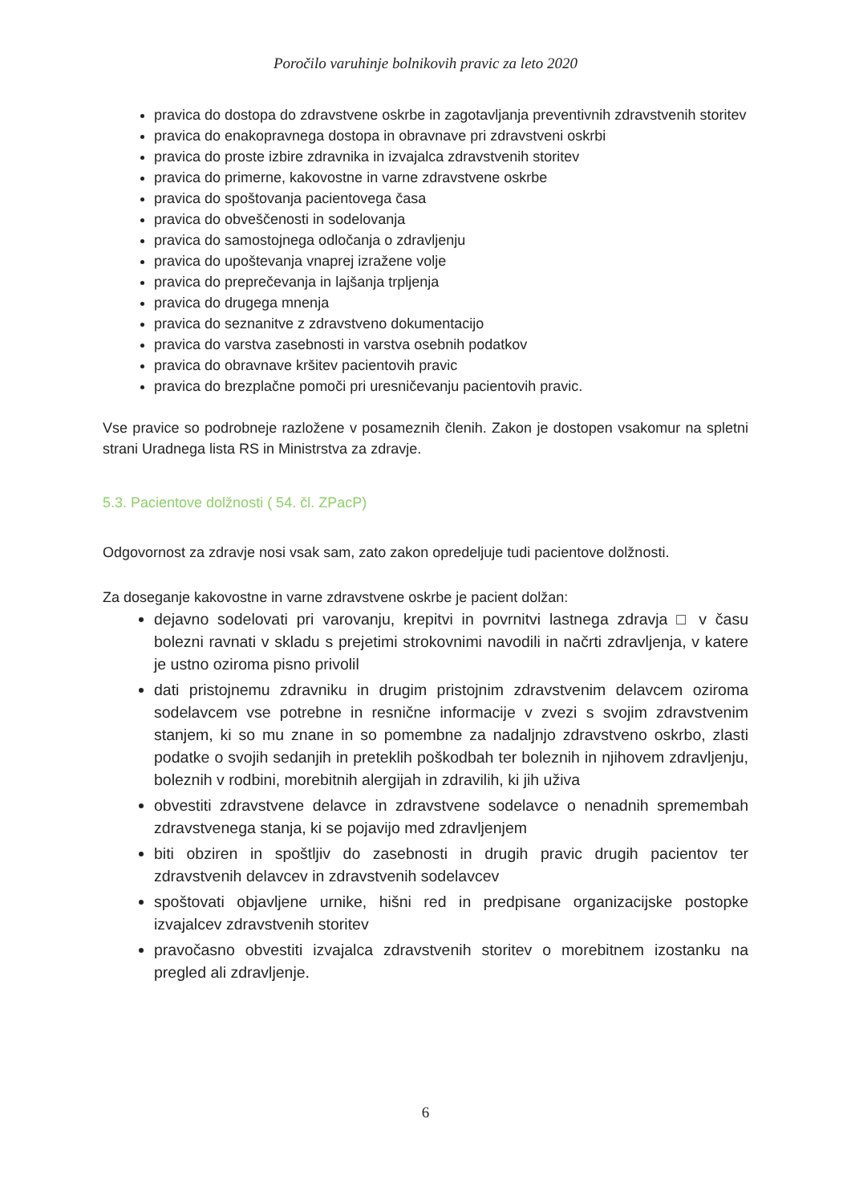Poročilo varuhinje bolnikovih pravic za leto 2020
pravica do dostopa do zdravstvene oskrbe in zagotavljanja preventivnih zdravstvenih storitev
pravica do enakopravnega dostopa in obravnave pri zdravstveni oskrbi
pravica do proste izbire zdravnika in izvajalca zdravstvenih storitev
pravica do primerne, kakovostne in varne zdravstvene oskrbe
pravica do spoštovanja pacientovega časa
pravica do obveščenosti in sodelovanja
pravica do samostojnega odločanja o zdravljenju
pravica do upoštevanja vnaprej izražene volje
pravica do preprečevanja in lajšanja trpljenja
pravica do drugega mnenja
pravica do seznanitve z zdravstveno dokumentacijo
pravica do varstva zasebnosti in varstva osebnih podatkov
pravica do obravnave kršitev pacientovih pravic
pravica do brezplačne pomoči pri uresničevanju pacientovih pravic.
Vse pravice so podrobneje razložene v posameznih členih. Zakon je dostopen vsakomur na spletni strani Uradnega lista RS in Ministrstva za zdravje.
5.3. Pacientove dolžnosti ( 54. čl. ZPacP)
Odgovornost za zdravje nosi vsak sam, zato zakon opredeljuje tudi pacientove dolžnosti.
Za doseganje kakovostne in varne zdravstvene oskrbe je pacient dolžan:
dejavno sodelovati pri varovanju, krepitvi in povrnitvi lastnega zdravja □ v času bolezni ravnati v skladu s prejetimi strokovnimi navodili in načrti zdravljenja, v katere je ustno oziroma pisno privolil
dati pristojnemu zdravniku in drugim pristojnim zdravstvenim delavcem oziroma sodelavcem vse potrebne in resnične informacije v zvezi s svojim zdravstvenim stanjem, ki so mu znane in so pomembne za nadaljnjo zdravstveno oskrbo, zlasti podatke o svojih sedanjih in preteklih poškodbah ter boleznih in njihovem zdravljenju, boleznih v rodbini, morebitnih alergijah in zdravilih, ki jih uživa
obvestiti zdravstvene delavce in zdravstvene sodelavce o nenadnih spremembah zdravstvenega stanja, ki se pojavijo med zdravljenjem
biti obziren in spoštljiv do zasebnosti in drugih pravic drugih pacientov ter zdravstvenih delavcev in zdravstvenih sodelavcev
spoštovati objavljene urnike, hišni red in predpisane organizacijske postopke izvajalcev zdravstvenih storitev
pravočasno obvestiti izvajalca zdravstvenih storitev o morebitnem izostanku na pregled ali zdravljenje.
6